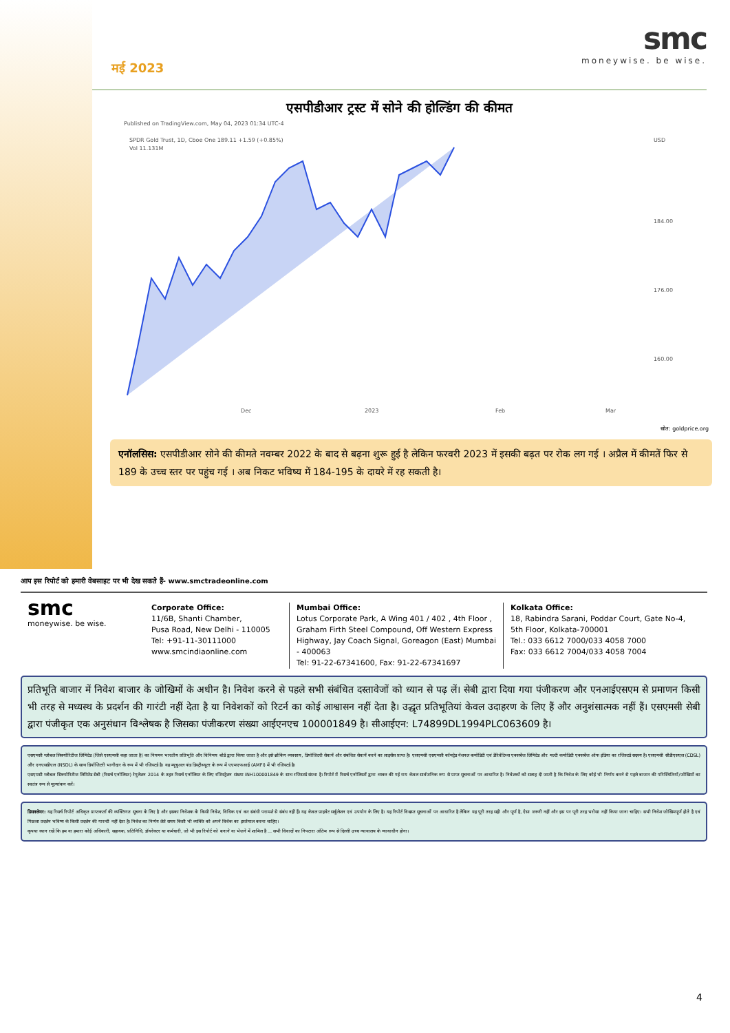मई 2023
smc
moneywise. be wise.
एसपीडीआर ट्रस्ट में सोने की होल्डिंग की कीमत
Published on TradingView.com, May 04, 2023 01:34 UTC-4
SPDR Gold Trust, 1D, Cboe One 189.11 +1.59 (+0.85%)
Vol 11.131M
USD
184.00
176.00
160.00
Dec
2023
Feb
Mar
स्रोत: goldprice.org
एनॉलसिस: एसपीडीआर सोने की कीमते नवम्बर 2022 के बाद से बढ़ना शुरू हुई है लेकिन फरवरी 2023 में इसकी बढ़त पर रोक लग गई । अप्रैल में कीमतें फिर से 189 के उच्च स्तर पर पहुंच गई । अब निकट भविष्य में 184-195 के दायरे में रह सकती है।
आप इस रिपोर्ट को हमारी वेबसाइट पर भी देख सकते हैं- www.smctradeonline.com
smc
moneywise. be wise.
Corporate Office:
11/6B, Shanti Chamber,
Pusa Road, New Delhi - 110005
Tel: +91-11-30111000
www.smcindiaonline.com
Mumbai Office:
Lotus Corporate Park, A Wing 401 / 402 , 4th Floor , Graham Firth Steel Compound, Off Western Express Highway, Jay Coach Signal, Goreagon (East) Mumbai - 400063
Tel: 91-22-67341600, Fax: 91-22-67341697
Kolkata Office:
18, Rabindra Sarani, Poddar Court, Gate No-4,
5th Floor, Kolkata-700001
Tel.: 033 6612 7000/033 4058 7000
Fax: 033 6612 7004/033 4058 7004
प्रतिभूति बाजार में निवेश बाजार के जोखिमों के अधीन है। निवेश करने से पहले सभी संबंधित दस्तावेजों को ध्यान से पढ़ लें। सेबी द्वारा दिया गया पंजीकरण और एनआईएसएम से प्रमाणन किसी भी तरह से मध्यस्थ के प्रदर्शन की गारंटी नहीं देता है या निवेशकों को रिटर्न का कोई आश्वासन नहीं देता है। उद्धृत प्रतिभूतियां केवल उदाहरण के लिए हैं और अनुशंसात्मक नहीं हैं। एसएमसी सेबी द्वारा पंजीकृत एक अनुसंधान विश्लेषक है जिसका पंजीकरण संख्या आईएनएच 100001849 है। सीआईएन: L74899DL1994PLC063609 है।
एसएमसी ग्लोबल सिक्योरिटीज लिमिटेड (जिसे एसएमसी कहा जाता है) का नियमन भारतीय प्रतिभूति और विनिमय बोर्ड द्वारा किया जाता है और इसे ब्रोकिंग व्यवसाय, डिपॉजिटरी सेवायें और संबंधित सेवायें करने का लाइसेंस प्राप्त है। एसएमसी एसएमसी कॉमट्रेड नेशनल कमोडिटी एवं डेरिवेटिव्स एक्सचेंज लिमिटेड और मल्टी कमोडिटी एक्सचेंज ऑफ इंडिया का रजिस्टर्ड सदस्य है। एसएमसी सीडीएसएल (CDSL) और एनएसडीएल (NSDL) के साथ डिपॉजिटरी भागीदार के रूप में भी रजिस्टर्ड है। यह म्यूचुअल फंड डिस्ट्रीब्यूटर के रूप में एएमएफआई (AMFI) में भी रजिस्टर्ड है।
एसएमसी ग्लोबल सिक्योरिटीज लिमिटेड सेबी (रिसर्च एनॉलिस्ट) रेगुलेशन 2014 के तहत रिसर्च एनॉलिस्ट के लिए रजिस्ट्रेशन संख्या INH100001849 के साथ रजिस्टर्ड संस्था है। रिपोर्ट में रिसर्च एनॉलिस्टों द्वारा व्यक्त की गई राय केवल सार्वजनिक रूप से प्राप्त सूचनाओं पर आधारित है। निवेशकों को सलाह दी जाती है कि निवेश के लिए कोई भी निर्णय करने से पहले बाजार की परिस्थितियों/जोखिमों का स्वतंत्र रूप से मूल्यांकन करें।
डिसक्लेमर: यह रिसर्च रिपोर्ट अधिकृत प्राप्तकर्ता की व्यक्तिगत सूचना के लिए है और इसका निवेशक के किसी निवेश, विधिक एवं कर संबंधी परामर्श से संबंध नहीं हैं। यह केवल प्राइवेट सर्कुलेशन एवं उपयोग के लिए है। यह रिपोर्ट विश्वस्त सूचनाओं पर आधारित है लेकिन यह पूरी तरह सही और पूर्ण है, ऐसा जरूरी नहीं और इस पर पूरी तरह भरोसा नहीं किया जाना चाहिए। सभी निवेश जोखिमपूर्ण होते है एवं पिछला प्रदर्शन भविष्य के किसी प्रदर्शन की गारन्टी नहीं देता है। निवेश का निर्णय लेते समय किसी भी व्यक्ति को अपने विवेक का इस्तेमाल करना चाहिए।
कृपया ध्यान रखें कि हम या हमारा कोई अधिकारी, सहायक, प्रतिनिधि, डॉयरेक्टर या कर्मचारी, जो भी इस रिपोर्ट को बनाने या भेजने में शामिल है ... सभी विवादों का निपटारा अंतिम रूप से दिल्ली उच्च न्यायालय के न्यायाधीन होगा।
4